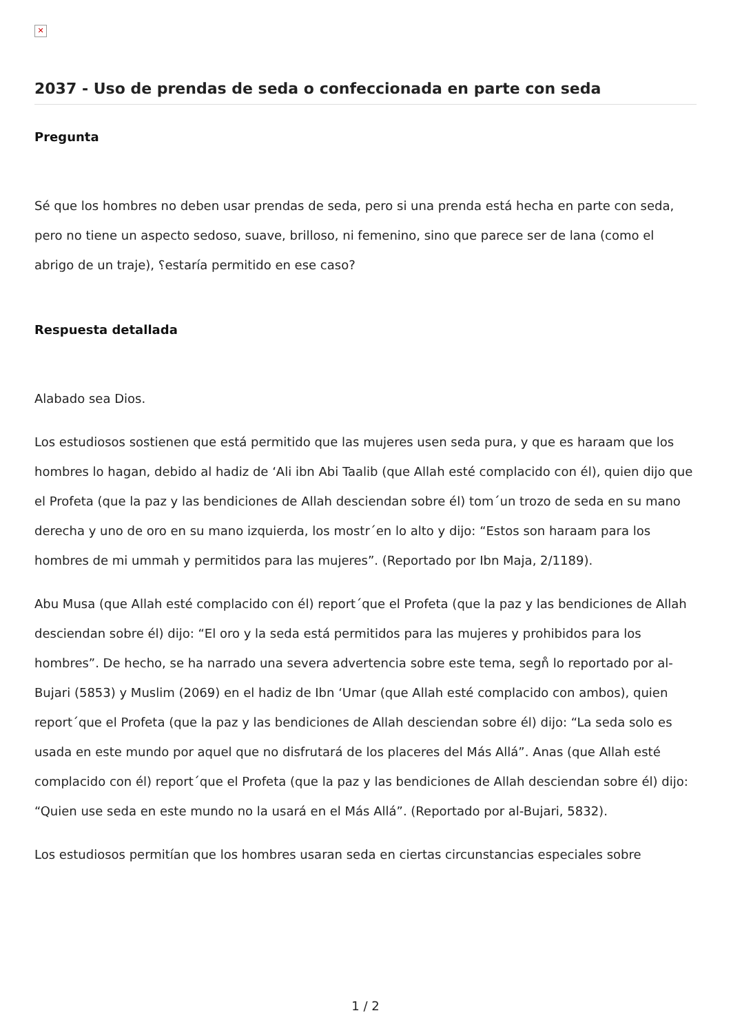✕
2037 - Uso de prendas de seda o confeccionada en parte con seda
Pregunta
Sé que los hombres no deben usar prendas de seda, pero si una prenda está hecha en parte con seda, pero no tiene un aspecto sedoso, suave, brilloso, ni femenino, sino que parece ser de lana (como el abrigo de un traje), ؟estaría permitido en ese caso?
Respuesta detallada
Alabado sea Dios.
Los estudiosos sostienen que está permitido que las mujeres usen seda pura, y que es haraam que los hombres lo hagan, debido al hadiz de ‘Ali ibn Abi Taalib (que Allah esté complacido con él), quien dijo que el Profeta (que la paz y las bendiciones de Allah desciendan sobre él) tom´un trozo de seda en su mano derecha y uno de oro en su mano izquierda, los mostr´en lo alto y dijo: “Estos son haraam para los hombres de mi ummah y permitidos para las mujeres”. (Reportado por Ibn Maja, 2/1189).
Abu Musa (que Allah esté complacido con él) report´que el Profeta (que la paz y las bendiciones de Allah desciendan sobre él) dijo: “El oro y la seda está permitidos para las mujeres y prohibidos para los hombres”. De hecho, se ha narrado una severa advertencia sobre este tema, segn̊ lo reportado por al-Bujari (5853) y Muslim (2069) en el hadiz de Ibn ‘Umar (que Allah esté complacido con ambos), quien report´que el Profeta (que la paz y las bendiciones de Allah desciendan sobre él) dijo: “La seda solo es usada en este mundo por aquel que no disfrutará de los placeres del Más Allá”. Anas (que Allah esté complacido con él) report´que el Profeta (que la paz y las bendiciones de Allah desciendan sobre él) dijo: “Quien use seda en este mundo no la usará en el Más Allá”. (Reportado por al-Bujari, 5832).
Los estudiosos permitían que los hombres usaran seda en ciertas circunstancias especiales sobre
1 / 2